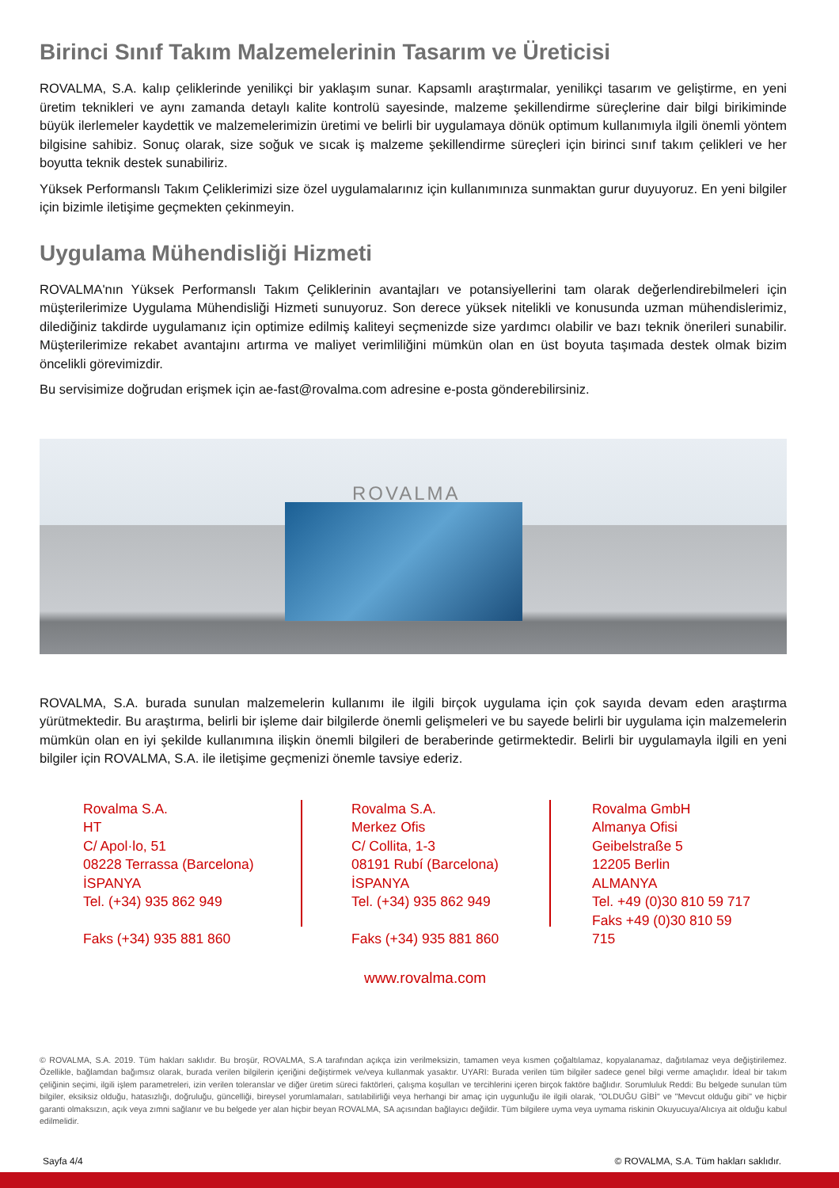Birinci Sınıf Takım Malzemelerinin Tasarım ve Üreticisi
ROVALMA, S.A. kalıp çeliklerinde yenilikçi bir yaklaşım sunar. Kapsamlı araştırmalar, yenilikçi tasarım ve geliştirme, en yeni üretim teknikleri ve aynı zamanda detaylı kalite kontrolü sayesinde, malzeme şekillendirme süreçlerine dair bilgi birikiminde büyük ilerlemeler kaydettik ve malzemelerimizin üretimi ve belirli bir uygulamaya dönük optimum kullanımıyla ilgili önemli yöntem bilgisine sahibiz. Sonuç olarak, size soğuk ve sıcak iş malzeme şekillendirme süreçleri için birinci sınıf takım çelikleri ve her boyutta teknik destek sunabiliriz.
Yüksek Performanslı Takım Çeliklerimizi size özel uygulamalarınız için kullanımınıza sunmaktan gurur duyuyoruz. En yeni bilgiler için bizimle iletişime geçmekten çekinmeyin.
Uygulama Mühendisliği Hizmeti
ROVALMA'nın Yüksek Performanslı Takım Çeliklerinin avantajları ve potansiyellerini tam olarak değerlendirebilmeleri için müşterilerimize Uygulama Mühendisliği Hizmeti sunuyoruz. Son derece yüksek nitelikli ve konusunda uzman mühendislerimiz, dilediğiniz takdirde uygulamanız için optimize edilmiş kaliteyi seçmenizde size yardımcı olabilir ve bazı teknik önerileri sunabilir. Müşterilerimize rekabet avantajını artırma ve maliyet verimliliğini mümkün olan en üst boyuta taşımada destek olmak bizim öncelikli görevimizdir.
Bu servisimize doğrudan erişmek için ae-fast@rovalma.com adresine e-posta gönderebilirsiniz.
ROVALMA
ROVALMA, S.A. burada sunulan malzemelerin kullanımı ile ilgili birçok uygulama için çok sayıda devam eden araştırma yürütmektedir. Bu araştırma, belirli bir işleme dair bilgilerde önemli gelişmeleri ve bu sayede belirli bir uygulama için malzemelerin mümkün olan en iyi şekilde kullanımına ilişkin önemli bilgileri de beraberinde getirmektedir. Belirli bir uygulamayla ilgili en yeni bilgiler için ROVALMA, S.A. ile iletişime geçmenizi önemle tavsiye ederiz.
Rovalma S.A.
HT
C/ Apol·lo, 51
08228 Terrassa (Barcelona)
İSPANYA
Tel. (+34) 935 862 949
Faks (+34) 935 881 860
Rovalma S.A.
Merkez Ofis
C/ Collita, 1-3
08191 Rubí (Barcelona)
İSPANYA
Tel. (+34) 935 862 949
Faks (+34) 935 881 860
Rovalma GmbH
Almanya Ofisi
Geibelstraße 5
12205 Berlin
ALMANYA
Tel. +49 (0)30 810 59 717
Faks +49 (0)30 810 59
715
www.rovalma.com
© ROVALMA, S.A. 2019. Tüm hakları saklıdır. Bu broşür, ROVALMA, S.A tarafından açıkça izin verilmeksizin, tamamen veya kısmen çoğaltılamaz, kopyalanamaz, dağıtılamaz veya değiştirilemez. Özellikle, bağlamdan bağımsız olarak, burada verilen bilgilerin içeriğini değiştirmek ve/veya kullanmak yasaktır. UYARI: Burada verilen tüm bilgiler sadece genel bilgi verme amaçlıdır. İdeal bir takım çeliğinin seçimi, ilgili işlem parametreleri, izin verilen toleranslar ve diğer üretim süreci faktörleri, çalışma koşulları ve tercihlerini içeren birçok faktöre bağlıdır. Sorumluluk Reddi: Bu belgede sunulan tüm bilgiler, eksiksiz olduğu, hatasızlığı, doğruluğu, güncelliği, bireysel yorumlamaları, satılabilirliği veya herhangi bir amaç için uygunluğu ile ilgili olarak, "OLDUĞU GİBİ" ve "Mevcut olduğu gibi" ve hiçbir garanti olmaksızın, açık veya zımni sağlanır ve bu belgede yer alan hiçbir beyan ROVALMA, SA açısından bağlayıcı değildir. Tüm bilgilere uyma veya uymama riskinin Okuyucuya/Alıcıya ait olduğu kabul edilmelidir.
Sayfa 4/4 © ROVALMA, S.A. Tüm hakları saklıdır.